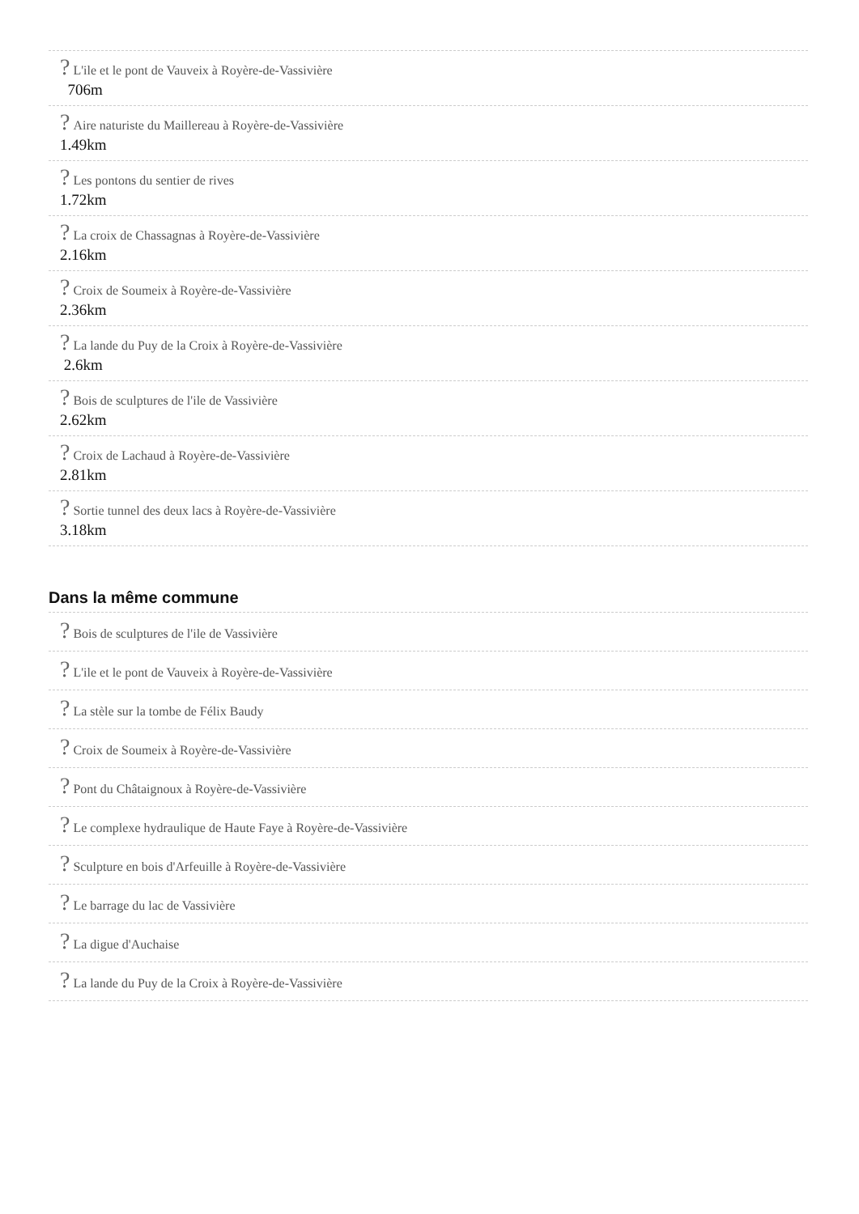? L'ile et le pont de Vauveix à Royère-de-Vassivière
706m
? Aire naturiste du Maillereau à Royère-de-Vassivière
1.49km
? Les pontons du sentier de rives
1.72km
? La croix de Chassagnas à Royère-de-Vassivière
2.16km
? Croix de Soumeix à Royère-de-Vassivière
2.36km
? La lande du Puy de la Croix à Royère-de-Vassivière
2.6km
? Bois de sculptures de l'ile de Vassivière
2.62km
? Croix de Lachaud à Royère-de-Vassivière
2.81km
? Sortie tunnel des deux lacs à Royère-de-Vassivière
3.18km
Dans la même commune
? Bois de sculptures de l'ile de Vassivière
? L'ile et le pont de Vauveix à Royère-de-Vassivière
? La stèle sur la tombe de Félix Baudy
? Croix de Soumeix à Royère-de-Vassivière
? Pont du Châtaignoux à Royère-de-Vassivière
? Le complexe hydraulique de Haute Faye à Royère-de-Vassivière
? Sculpture en bois d'Arfeuille à Royère-de-Vassivière
? Le barrage du lac de Vassivière
? La digue d'Auchaise
? La lande du Puy de la Croix à Royère-de-Vassivière